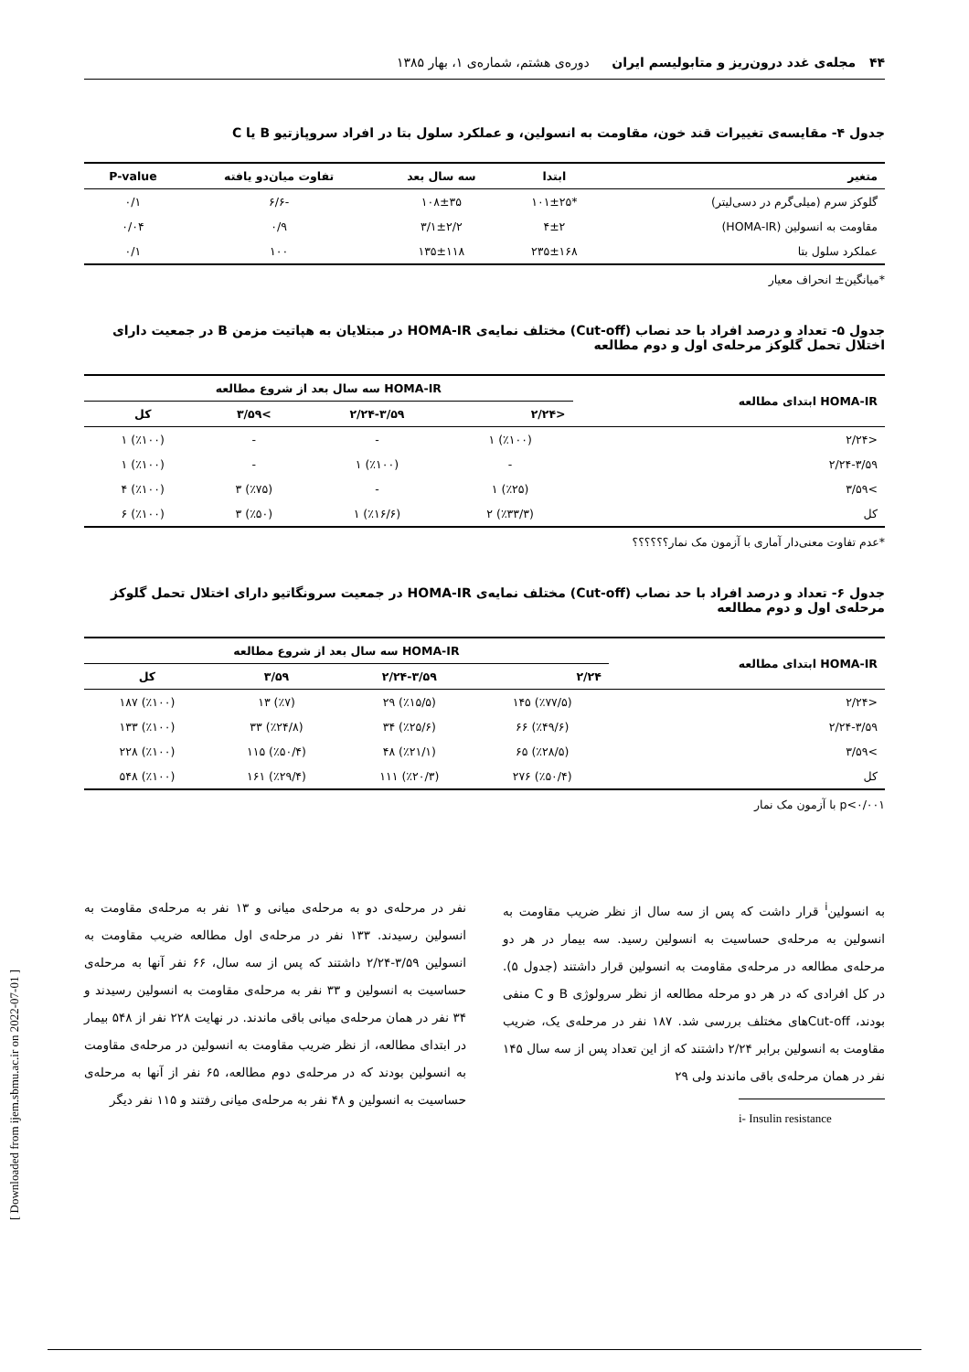۴۴ مجله‌ی غدد درون‌ریز و متابولیسم ایران دوره‌ی هشتم، شماره‌ی ۱، بهار ۱۳۸۵
جدول ۴- مقایسه‌ی تغییرات قند خون، مقاومت به انسولین، و عملکرد سلول بتا در افراد سروپازتیو B یا C
| متغیر | ابتدا | سه سال بعد | تفاوت میان‌دو یافته | P-value |
| --- | --- | --- | --- | --- |
| گلوکز سرم (میلی‌گرم در دسی‌لیتر) | *۱۰۱±۲۵ | ۱۰۸±۳۵ | -۶/۶ | ۰/۱ |
| مقاومت به انسولین (HOMA-IR) | ۴±۲ | ۳/۱±۲/۲ | ۰/۹ | ۰/۰۴ |
| عملکرد سلول بتا | ۲۳۵±۱۶۸ | ۱۳۵±۱۱۸ | ۱۰۰ | ۰/۱ |
*میانگین± انحراف معیار
جدول ۵- تعداد و درصد افراد با حد نصاب (Cut-off) مختلف نمایه‌ی HOMA-IR در مبتلایان به هپاتیت مزمن B در جمعیت دارای اختلال تحمل گلوکز مرحله‌ی اول و دوم مطالعه
| HOMA-IR ابتدای مطالعه | HOMA-IR سه سال بعد از شروع مطالعه | | | |
| --- | --- | --- | --- | --- |
| | <۲/۲۴ | ۲/۲۴-۳/۵۹ | >۳/۵۹ | کل |
| <۲/۲۴ | (٪۱۰۰) ۱ | - | - | (٪۱۰۰) ۱ |
| ۲/۲۴-۳/۵۹ | - | (٪۱۰۰) ۱ | - | (٪۱۰۰) ۱ |
| >۳/۵۹ | (٪۲۵) ۱ | - | (٪۷۵) ۳ | (٪۱۰۰) ۴ |
| کل | (٪۳۳/۳) ۲ | (٪۱۶/۶) ۱ | (٪۵۰) ۳ | (٪۱۰۰) ۶ |
*عدم تفاوت معنی‌دار آماری با آزمون مک نمار؟؟؟؟؟؟
جدول ۶- تعداد و درصد افراد با حد نصاب (Cut-off) مختلف نمایه‌ی HOMA-IR در جمعیت سرونگاتیو دارای اختلال تحمل گلوکز مرحله‌ی اول و دوم مطالعه
| HOMA-IR ابتدای مطالعه | HOMA-IR سه سال بعد از شروع مطالعه | | | |
| --- | --- | --- | --- | --- |
| | ۲/۲۴ | ۲/۲۴-۳/۵۹ | ۳/۵۹ | کل |
| <۲/۲۴ | (٪۷۷/۵) ۱۴۵ | (٪۱۵/۵) ۲۹ | (٪۷) ۱۳ | (٪۱۰۰) ۱۸۷ |
| ۲/۲۴-۳/۵۹ | (٪۴۹/۶) ۶۶ | (٪۲۵/۶) ۳۴ | (٪۲۴/۸) ۳۳ | (٪۱۰۰) ۱۳۳ |
| >۳/۵۹ | (٪۲۸/۵) ۶۵ | (٪۲۱/۱) ۴۸ | (٪۵۰/۴) ۱۱۵ | (٪۱۰۰) ۲۲۸ |
| کل | (٪۵۰/۴) ۲۷۶ | (٪۲۰/۳) ۱۱۱ | (٪۲۹/۴) ۱۶۱ | (٪۱۰۰) ۵۴۸ |
p<۰/۰۰۱ با آزمون مک نمار
به انسولین<sup>i</sup> قرار داشت که پس از سه سال از نظر ضریب مقاومت به انسولین به مرحله‌ی حساسیت به انسولین رسید. سه بیمار در هر دو مرحله‌ی مطالعه در مرحله‌ی مقاومت به انسولین قرار داشتند (جدول ۵). در کل افرادی که در هر دو مرحله مطالعه از نظر سرولوژی B و C منفی بودند، Cut-offهای مختلف بررسی شد. ۱۸۷ نفر در مرحله‌ی یک، ضریب مقاومت به انسولین برابر ۲/۲۴ داشتند که از این تعداد پس از سه سال ۱۴۵ نفر در همان مرحله‌ی باقی ماندند ولی ۲۹
i- Insulin resistance
نفر در مرحله‌ی دو به مرحله‌ی میانی و ۱۳ نفر به مرحله‌ی مقاومت به انسولین رسیدند. ۱۳۳ نفر در مرحله‌ی اول مطالعه ضریب مقاومت به انسولین ۳/۵۹-۲/۲۴ داشتند که پس از سه سال، ۶۶ نفر آنها به مرحله‌ی حساسیت به انسولین و ۳۳ نفر به مرحله‌ی مقاومت به انسولین رسیدند و ۳۴ نفر در همان مرحله‌ی میانی باقی ماندند. در نهایت ۲۲۸ نفر از ۵۴۸ بیمار در ابتدای مطالعه، از نظر ضریب مقاومت به انسولین در مرحله‌ی مقاومت به انسولین بودند که در مرحله‌ی دوم مطالعه، ۶۵ نفر از آنها به مرحله‌ی حساسیت به انسولین و ۴۸ نفر به مرحله‌ی میانی رفتند و ۱۱۵ نفر دیگر
[ Downloaded from ijem.sbmu.ac.ir on 2022-07-01 ]